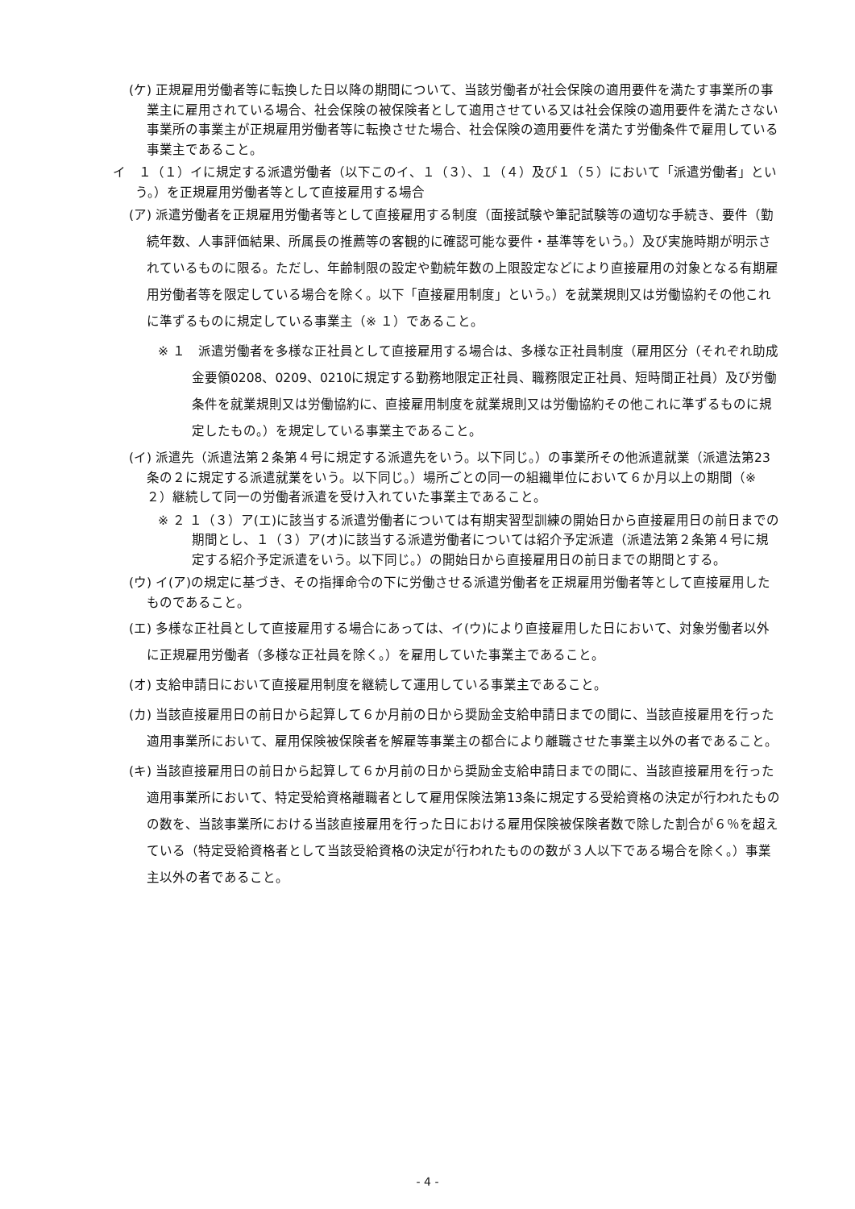(ケ) 正規雇用労働者等に転換した日以降の期間について、当該労働者が社会保険の適用要件を満たす事業所の事業主に雇用されている場合、社会保険の被保険者として適用させている又は社会保険の適用要件を満たさない事業所の事業主が正規雇用労働者等に転換させた場合、社会保険の適用要件を満たす労働条件で雇用している事業主であること。
イ　１（１）イに規定する派遣労働者（以下このイ、１（３）、１（４）及び１（５）において「派遣労働者」という。）を正規雇用労働者等として直接雇用する場合
(ア) 派遣労働者を正規雇用労働者等として直接雇用する制度（面接試験や筆記試験等の適切な手続き、要件（勤続年数、人事評価結果、所属長の推薦等の客観的に確認可能な要件・基準等をいう。）及び実施時期が明示されているものに限る。ただし、年齢制限の設定や勤続年数の上限設定などにより直接雇用の対象となる有期雇用労働者等を限定している場合を除く。以下「直接雇用制度」という。）を就業規則又は労働協約その他これに準ずるものに規定している事業主（※ １）であること。
※ １　派遣労働者を多様な正社員として直接雇用する場合は、多様な正社員制度（雇用区分（それぞれ助成金要領0208、0209、0210に規定する勤務地限定正社員、職務限定正社員、短時間正社員）及び労働条件を就業規則又は労働協約に、直接雇用制度を就業規則又は労働協約その他これに準ずるものに規定したもの。）を規定している事業主であること。
(イ) 派遣先（派遣法第２条第４号に規定する派遣先をいう。以下同じ。）の事業所その他派遣就業（派遣法第23条の２に規定する派遣就業をいう。以下同じ。）場所ごとの同一の組織単位において６か月以上の期間（※ ２）継続して同一の労働者派遣を受け入れていた事業主であること。
※ ２ １（３）ア(エ)に該当する派遣労働者については有期実習型訓練の開始日から直接雇用日の前日までの期間とし、１（３）ア(オ)に該当する派遣労働者については紹介予定派遣（派遣法第２条第４号に規定する紹介予定派遣をいう。以下同じ。）の開始日から直接雇用日の前日までの期間とする。
(ウ) イ(ア)の規定に基づき、その指揮命令の下に労働させる派遣労働者を正規雇用労働者等として直接雇用したものであること。
(エ) 多様な正社員として直接雇用する場合にあっては、イ(ウ)により直接雇用した日において、対象労働者以外に正規雇用労働者（多様な正社員を除く。）を雇用していた事業主であること。
(オ) 支給申請日において直接雇用制度を継続して運用している事業主であること。
(カ) 当該直接雇用日の前日から起算して６か月前の日から奨励金支給申請日までの間に、当該直接雇用を行った適用事業所において、雇用保険被保険者を解雇等事業主の都合により離職させた事業主以外の者であること。
(キ) 当該直接雇用日の前日から起算して６か月前の日から奨励金支給申請日までの間に、当該直接雇用を行った適用事業所において、特定受給資格離職者として雇用保険法第13条に規定する受給資格の決定が行われたものの数を、当該事業所における当該直接雇用を行った日における雇用保険被保険者数で除した割合が６％を超えている（特定受給資格者として当該受給資格の決定が行われたものの数が３人以下である場合を除く。）事業主以外の者であること。
- 4 -